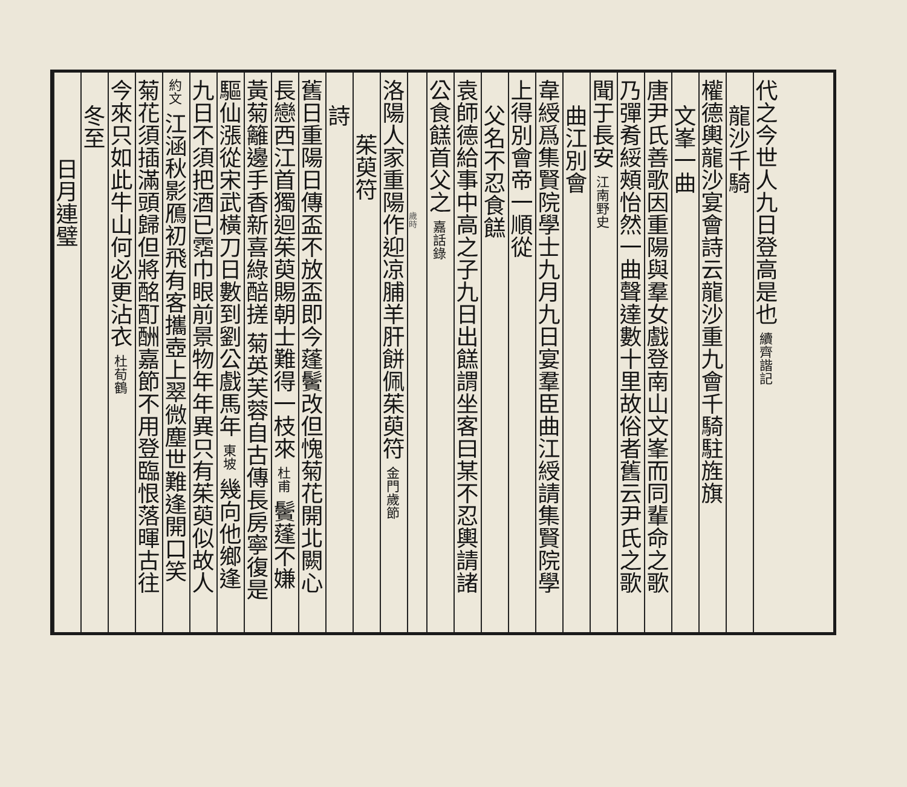代之今世人九日登高是也 續齊諧記
龍沙千騎
權德輿龍沙宴會詩云龍沙重九會千騎駐旌旗
文峯一曲
唐尹氏善歌因重陽與羣女戲登南山文峯而同輩命之歌
乃彈肴綏頰怡然一曲聲達數十里故俗者舊云尹氏之歌
聞于長安 江南野史
曲江別會
韋綬爲集賢院學士九月九日宴羣臣曲江綬請集賢院學
上得別會帝一順從
父名不忍食餻
袁師德給事中高之子九日出餻謂坐客曰某不忍輿請諸
公食餻首父之 嘉話錄
歲時
洛陽人家重陽作迎凉脯羊肝餅佩茱萸符 金門歲節
茱萸符
詩
舊日重陽日傳盃不放盃即今蓬鬢改但愧菊花開北闕心
長戀西江首獨迴茱萸賜朝士難得一枝來 杜甫 鬢蓬不嫌
黃菊籬邊手香新喜綠醅搓 菊英芙蓉自古傳長房寧復是
驅仙漲從宋武橫刀日數到劉公戲馬年 東坡 幾向他鄉逢
九日不須把酒已霑巾眼前景物年年異只有茱萸似故人
約文 江涵秋影鴈初飛有客攜壺上翠微塵世難逢開口笑
菊花須插滿頭歸但將酩酊酬嘉節不用登臨恨落暉古往
今來只如此牛山何必更沾衣 杜荀鶴
冬至
日月連璧